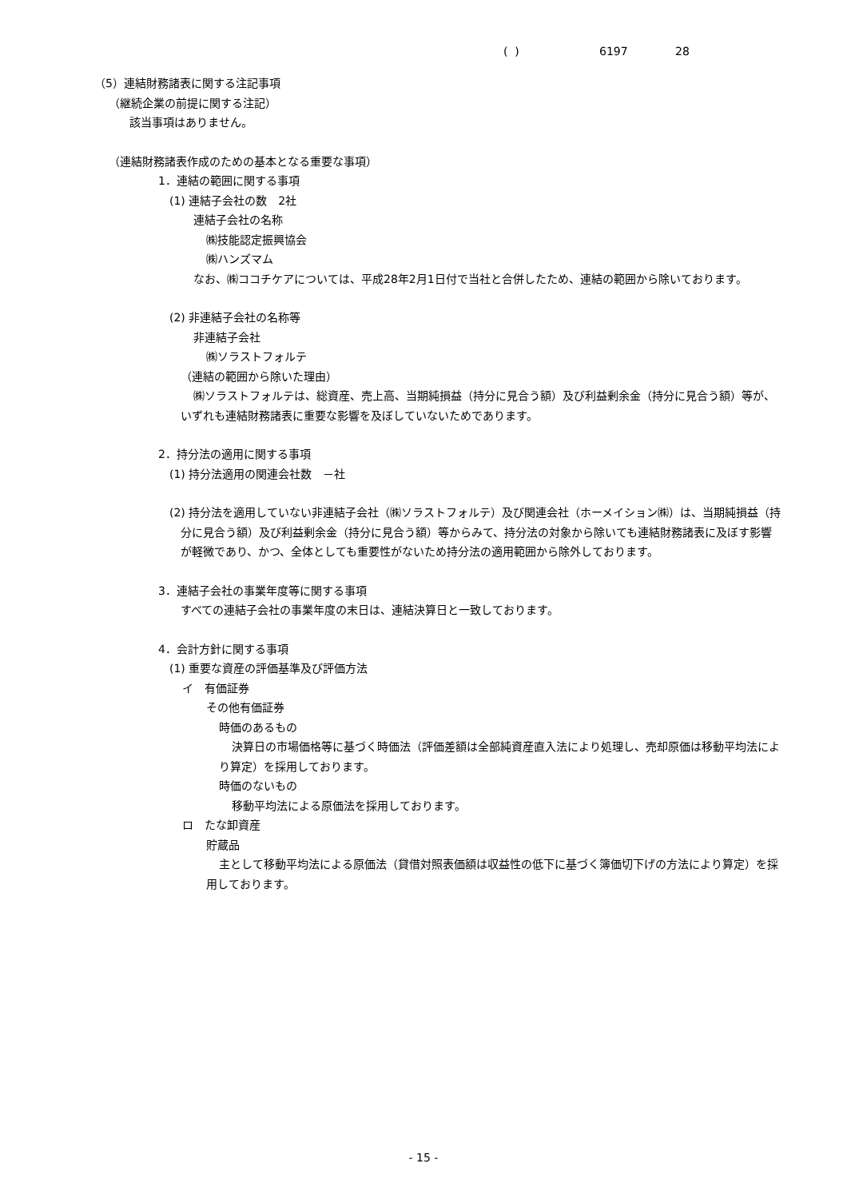( ) 6197 28
（5）連結財務諸表に関する注記事項
（継続企業の前提に関する注記）
該当事項はありません。
（連結財務諸表作成のための基本となる重要な事項）
1．連結の範囲に関する事項
(1) 連結子会社の数　2社
連結子会社の名称
㈱技能認定振興協会
㈱ハンズマム
なお、㈱ココチケアについては、平成28年2月1日付で当社と合併したため、連結の範囲から除いております。
(2) 非連結子会社の名称等
非連結子会社
㈱ソラストフォルテ
（連結の範囲から除いた理由）
㈱ソラストフォルテは、総資産、売上高、当期純損益（持分に見合う額）及び利益剰余金（持分に見合う額）等が、いずれも連結財務諸表に重要な影響を及ぼしていないためであります。
2．持分法の適用に関する事項
(1) 持分法適用の関連会社数　－社
(2) 持分法を適用していない非連結子会社（㈱ソラストフォルテ）及び関連会社（ホーメイション㈱）は、当期純損益（持分に見合う額）及び利益剰余金（持分に見合う額）等からみて、持分法の対象から除いても連結財務諸表に及ぼす影響が軽微であり、かつ、全体としても重要性がないため持分法の適用範囲から除外しております。
3．連結子会社の事業年度等に関する事項
すべての連結子会社の事業年度の末日は、連結決算日と一致しております。
4．会計方針に関する事項
(1) 重要な資産の評価基準及び評価方法
イ　有価証券
その他有価証券
時価のあるもの
決算日の市場価格等に基づく時価法（評価差額は全部純資産直入法により処理し、売却原価は移動平均法により算定）を採用しております。
時価のないもの
移動平均法による原価法を採用しております。
ロ　たな卸資産
貯蔵品
主として移動平均法による原価法（貸借対照表価額は収益性の低下に基づく簿価切下げの方法により算定）を採用しております。
- 15 -